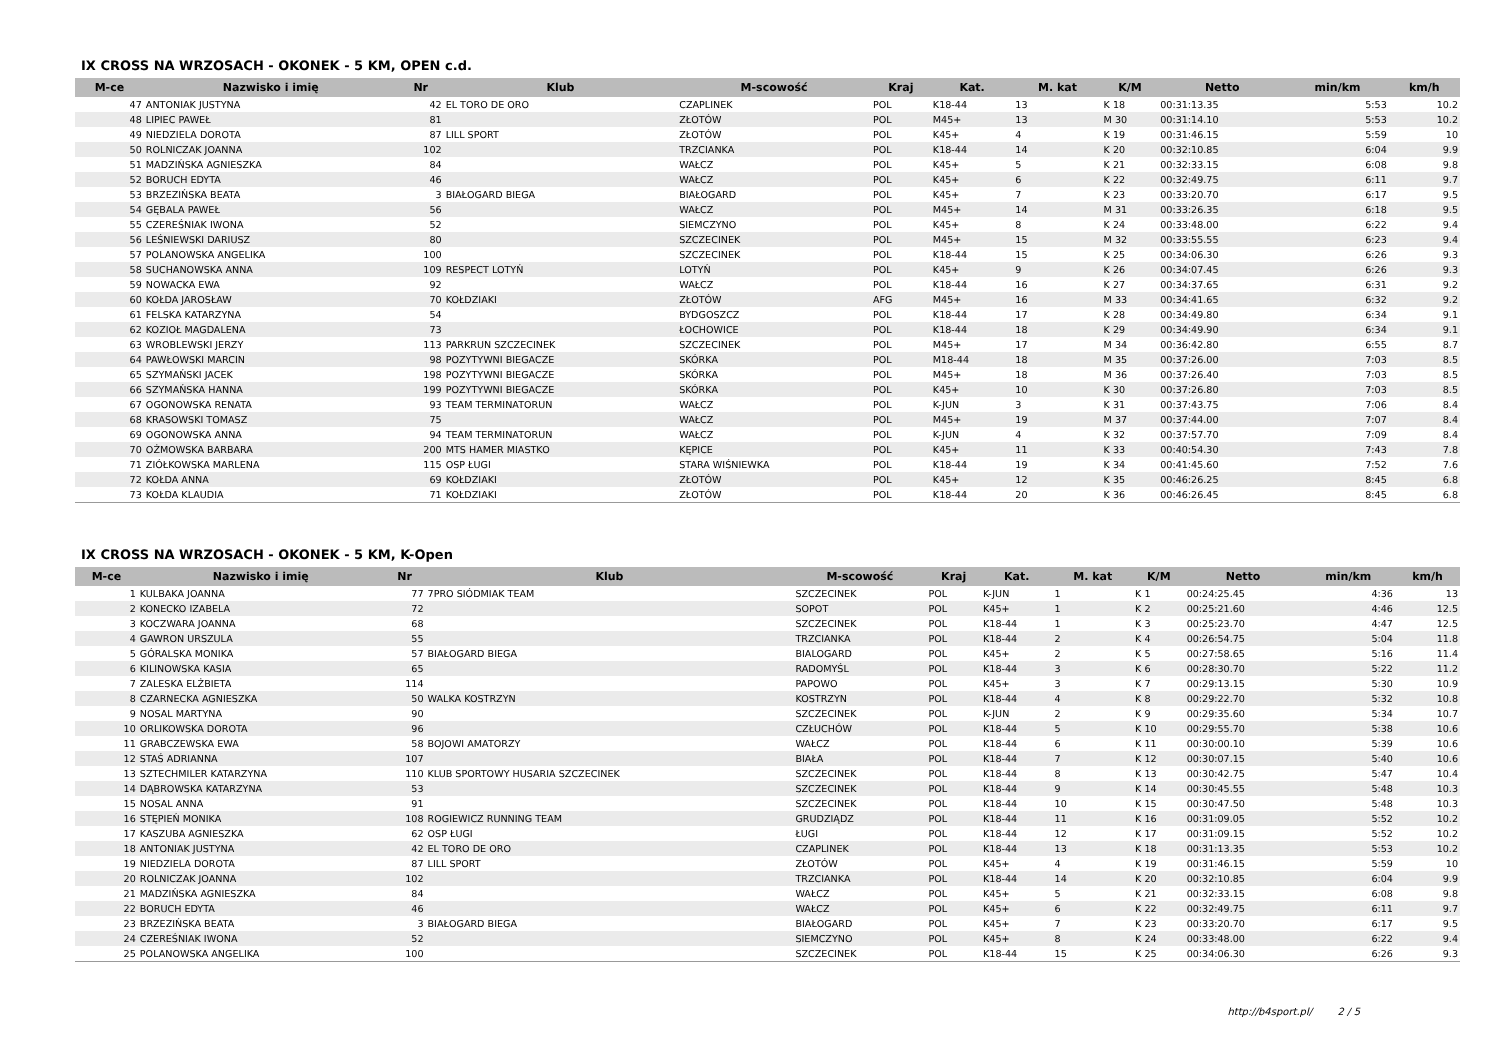IX CROSS NA WRZOSACH - OKONEK - 5 KM, OPEN c.d.
| M-ce | Nazwisko i imię | Nr | Klub | M-scowość | Kraj | Kat. | M. kat | K/M | Netto | min/km | km/h |
| --- | --- | --- | --- | --- | --- | --- | --- | --- | --- | --- | --- |
| 47 | ANTONIAK JUSTYNA | 42 | EL TORO DE ORO | CZAPLINEK | POL | K18-44 | 13 | K 18 | 00:31:13.35 | 5:53 | 10.2 |
| 48 | LIPIEC PAWEŁ | 81 | | ZŁOTÓW | POL | M45+ | 13 | M 30 | 00:31:14.10 | 5:53 | 10.2 |
| 49 | NIEDZIELA DOROTA | 87 | LILL SPORT | ZŁOTÓW | POL | K45+ | 4 | K 19 | 00:31:46.15 | 5:59 | 10 |
| 50 | ROLNICZAK JOANNA | 102 | | TRZCIANKA | POL | K18-44 | 14 | K 20 | 00:32:10.85 | 6:04 | 9.9 |
| 51 | MADZIŃSKA AGNIESZKA | 84 | | WAŁCZ | POL | K45+ | 5 | K 21 | 00:32:33.15 | 6:08 | 9.8 |
| 52 | BORUCH EDYTA | 46 | | WAŁCZ | POL | K45+ | 6 | K 22 | 00:32:49.75 | 6:11 | 9.7 |
| 53 | BRZEZIŃSKA BEATA | 3 | BIAŁOGARD BIEGA | BIAŁOGARD | POL | K45+ | 7 | K 23 | 00:33:20.70 | 6:17 | 9.5 |
| 54 | GĘBALA PAWEŁ | 56 | | WAŁCZ | POL | M45+ | 14 | M 31 | 00:33:26.35 | 6:18 | 9.5 |
| 55 | CZEREŚNIAK IWONA | 52 | | SIEMCZYNO | POL | K45+ | 8 | K 24 | 00:33:48.00 | 6:22 | 9.4 |
| 56 | LEŚNIEWSKI DARIUSZ | 80 | | SZCZECINEK | POL | M45+ | 15 | M 32 | 00:33:55.55 | 6:23 | 9.4 |
| 57 | POLANOWSKA ANGELIKA | 100 | | SZCZECINEK | POL | K18-44 | 15 | K 25 | 00:34:06.30 | 6:26 | 9.3 |
| 58 | SUCHANOWSKA ANNA | 109 | RESPECT LOTYŃ | LOTYŃ | POL | K45+ | 9 | K 26 | 00:34:07.45 | 6:26 | 9.3 |
| 59 | NOWACKA EWA | 92 | | WAŁCZ | POL | K18-44 | 16 | K 27 | 00:34:37.65 | 6:31 | 9.2 |
| 60 | KOŁDA JAROSŁAW | 70 | KOŁDZIAKI | ZŁOTÓW | AFG | M45+ | 16 | M 33 | 00:34:41.65 | 6:32 | 9.2 |
| 61 | FELSKA KATARZYNA | 54 | | BYDGOSZCZ | POL | K18-44 | 17 | K 28 | 00:34:49.80 | 6:34 | 9.1 |
| 62 | KOZIOŁ MAGDALENA | 73 | | ŁOCHOWICE | POL | K18-44 | 18 | K 29 | 00:34:49.90 | 6:34 | 9.1 |
| 63 | WROBLEWSKI JERZY | 113 | PARKRUN SZCZECINEK | SZCZECINEK | POL | M45+ | 17 | M 34 | 00:36:42.80 | 6:55 | 8.7 |
| 64 | PAWŁOWSKI MARCIN | 98 | POZYTYWNI BIEGACZE | SKÓRKA | POL | M18-44 | 18 | M 35 | 00:37:26.00 | 7:03 | 8.5 |
| 65 | SZYMAŃSKI JACEK | 198 | POZYTYWNI BIEGACZE | SKÓRKA | POL | M45+ | 18 | M 36 | 00:37:26.40 | 7:03 | 8.5 |
| 66 | SZYMAŃSKA HANNA | 199 | POZYTYWNI BIEGACZE | SKÓRKA | POL | K45+ | 10 | K 30 | 00:37:26.80 | 7:03 | 8.5 |
| 67 | OGONOWSKA RENATA | 93 | TEAM TERMINATORUN | WAŁCZ | POL | K-JUN | 3 | K 31 | 00:37:43.75 | 7:06 | 8.4 |
| 68 | KRASOWSKI TOMASZ | 75 | | WAŁCZ | POL | M45+ | 19 | M 37 | 00:37:44.00 | 7:07 | 8.4 |
| 69 | OGONOWSKA ANNA | 94 | TEAM TERMINATORUN | WAŁCZ | POL | K-JUN | 4 | K 32 | 00:37:57.70 | 7:09 | 8.4 |
| 70 | OŻMOWSKA BARBARA | 200 | MTS HAMER MIASTKO | KĘPICE | POL | K45+ | 11 | K 33 | 00:40:54.30 | 7:43 | 7.8 |
| 71 | ZIÓŁKOWSKA MARLENA | 115 | OSP ŁUGI | STARA WIŚNIEWKA | POL | K18-44 | 19 | K 34 | 00:41:45.60 | 7:52 | 7.6 |
| 72 | KOŁDA ANNA | 69 | KOŁDZIAKI | ZŁOTÓW | POL | K45+ | 12 | K 35 | 00:46:26.25 | 8:45 | 6.8 |
| 73 | KOŁDA KLAUDIA | 71 | KOŁDZIAKI | ZŁOTÓW | POL | K18-44 | 20 | K 36 | 00:46:26.45 | 8:45 | 6.8 |
IX CROSS NA WRZOSACH - OKONEK - 5 KM, K-Open
| M-ce | Nazwisko i imię | Nr | Klub | M-scowość | Kraj | Kat. | M. kat | K/M | Netto | min/km | km/h |
| --- | --- | --- | --- | --- | --- | --- | --- | --- | --- | --- | --- |
| 1 | KULBAKA JOANNA | 77 | 7PRO SIÓDMIAK TEAM | SZCZECINEK | POL | K-JUN | 1 | K 1 | 00:24:25.45 | 4:36 | 13 |
| 2 | KONECKO IZABELA | 72 | | SOPOT | POL | K45+ | 1 | K 2 | 00:25:21.60 | 4:46 | 12.5 |
| 3 | KOCZWARA JOANNA | 68 | | SZCZECINEK | POL | K18-44 | 1 | K 3 | 00:25:23.70 | 4:47 | 12.5 |
| 4 | GAWRON URSZULA | 55 | | TRZCIANKA | POL | K18-44 | 2 | K 4 | 00:26:54.75 | 5:04 | 11.8 |
| 5 | GÓRALSKA MONIKA | 57 | BIAŁOGARD BIEGA | BIALOGARD | POL | K45+ | 2 | K 5 | 00:27:58.65 | 5:16 | 11.4 |
| 6 | KILINOWSKA KASIA | 65 | | RADOMYŚL | POL | K18-44 | 3 | K 6 | 00:28:30.70 | 5:22 | 11.2 |
| 7 | ZALESKA ELŻBIETA | 114 | | PAPOWO | POL | K45+ | 3 | K 7 | 00:29:13.15 | 5:30 | 10.9 |
| 8 | CZARNECKA AGNIESZKA | 50 | WALKA KOSTRZYN | KOSTRZYN | POL | K18-44 | 4 | K 8 | 00:29:22.70 | 5:32 | 10.8 |
| 9 | NOSAL MARTYNA | 90 | | SZCZECINEK | POL | K-JUN | 2 | K 9 | 00:29:35.60 | 5:34 | 10.7 |
| 10 | ORLIKOWSKA DOROTA | 96 | | CZŁUCHÓW | POL | K18-44 | 5 | K 10 | 00:29:55.70 | 5:38 | 10.6 |
| 11 | GRABCZEWSKA EWA | 58 | BOJOWI AMATORZY | WAŁCZ | POL | K18-44 | 6 | K 11 | 00:30:00.10 | 5:39 | 10.6 |
| 12 | STAŚ ADRIANNA | 107 | | BIAŁA | POL | K18-44 | 7 | K 12 | 00:30:07.15 | 5:40 | 10.6 |
| 13 | SZTECHMILER KATARZYNA | 110 | KLUB SPORTOWY HUSARIA SZCZECINEK | SZCZECINEK | POL | K18-44 | 8 | K 13 | 00:30:42.75 | 5:47 | 10.4 |
| 14 | DĄBROWSKA KATARZYNA | 53 | | SZCZECINEK | POL | K18-44 | 9 | K 14 | 00:30:45.55 | 5:48 | 10.3 |
| 15 | NOSAL ANNA | 91 | | SZCZECINEK | POL | K18-44 | 10 | K 15 | 00:30:47.50 | 5:48 | 10.3 |
| 16 | STĘPIEŃ MONIKA | 108 | ROGIEWICZ RUNNING TEAM | GRUDZIĄDZ | POL | K18-44 | 11 | K 16 | 00:31:09.05 | 5:52 | 10.2 |
| 17 | KASZUBA AGNIESZKA | 62 | OSP ŁUGI | ŁUGI | POL | K18-44 | 12 | K 17 | 00:31:09.15 | 5:52 | 10.2 |
| 18 | ANTONIAK JUSTYNA | 42 | EL TORO DE ORO | CZAPLINEK | POL | K18-44 | 13 | K 18 | 00:31:13.35 | 5:53 | 10.2 |
| 19 | NIEDZIELA DOROTA | 87 | LILL SPORT | ZŁOTÓW | POL | K45+ | 4 | K 19 | 00:31:46.15 | 5:59 | 10 |
| 20 | ROLNICZAK JOANNA | 102 | | TRZCIANKA | POL | K18-44 | 14 | K 20 | 00:32:10.85 | 6:04 | 9.9 |
| 21 | MADZIŃSKA AGNIESZKA | 84 | | WAŁCZ | POL | K45+ | 5 | K 21 | 00:32:33.15 | 6:08 | 9.8 |
| 22 | BORUCH EDYTA | 46 | | WAŁCZ | POL | K45+ | 6 | K 22 | 00:32:49.75 | 6:11 | 9.7 |
| 23 | BRZEZIŃSKA BEATA | 3 | BIAŁOGARD BIEGA | BIAŁOGARD | POL | K45+ | 7 | K 23 | 00:33:20.70 | 6:17 | 9.5 |
| 24 | CZEREŚNIAK IWONA | 52 | | SIEMCZYNO | POL | K45+ | 8 | K 24 | 00:33:48.00 | 6:22 | 9.4 |
| 25 | POLANOWSKA ANGELIKA | 100 | | SZCZECINEK | POL | K18-44 | 15 | K 25 | 00:34:06.30 | 6:26 | 9.3 |
http://b4sport.pl/ 2 / 5